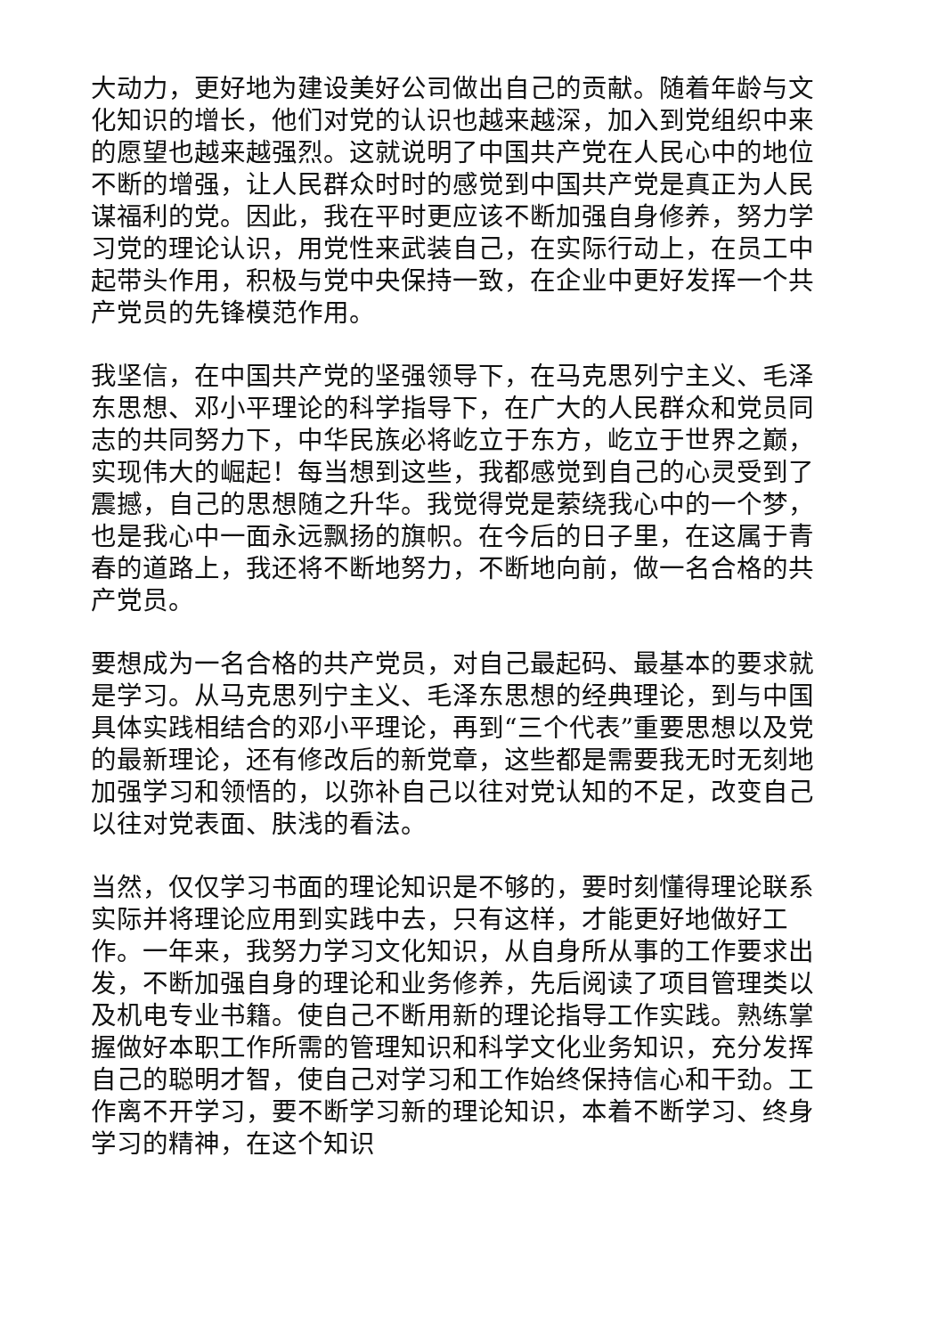大动力，更好地为建设美好公司做出自己的贡献。随着年龄与文化知识的增长，他们对党的认识也越来越深，加入到党组织中来的愿望也越来越强烈。这就说明了中国共产党在人民心中的地位不断的增强，让人民群众时时的感觉到中国共产党是真正为人民谋福利的党。因此，我在平时更应该不断加强自身修养，努力学习党的理论认识，用党性来武装自己，在实际行动上，在员工中起带头作用，积极与党中央保持一致，在企业中更好发挥一个共产党员的先锋模范作用。
我坚信，在中国共产党的坚强领导下，在马克思列宁主义、毛泽东思想、邓小平理论的科学指导下，在广大的人民群众和党员同志的共同努力下，中华民族必将屹立于东方，屹立于世界之巅，实现伟大的崛起！每当想到这些，我都感觉到自己的心灵受到了震撼，自己的思想随之升华。我觉得党是萦绕我心中的一个梦，也是我心中一面永远飘扬的旗帜。在今后的日子里，在这属于青春的道路上，我还将不断地努力，不断地向前，做一名合格的共产党员。
要想成为一名合格的共产党员，对自己最起码、最基本的要求就是学习。从马克思列宁主义、毛泽东思想的经典理论，到与中国具体实践相结合的邓小平理论，再到“三个代表”重要思想以及党的最新理论，还有修改后的新党章，这些都是需要我无时无刻地加强学习和领悟的，以弥补自己以往对党认知的不足，改变自己以往对党表面、肤浅的看法。
当然，仅仅学习书面的理论知识是不够的，要时刻懂得理论联系实际并将理论应用到实践中去，只有这样，才能更好地做好工作。一年来，我努力学习文化知识，从自身所从事的工作要求出发，不断加强自身的理论和业务修养，先后阅读了项目管理类以及机电专业书籍。使自己不断用新的理论指导工作实践。熟练掌握做好本职工作所需的管理知识和科学文化业务知识，充分发挥自己的聪明才智，使自己对学习和工作始终保持信心和干劲。工作离不开学习，要不断学习新的理论知识，本着不断学习、终身学习的精神，在这个知识